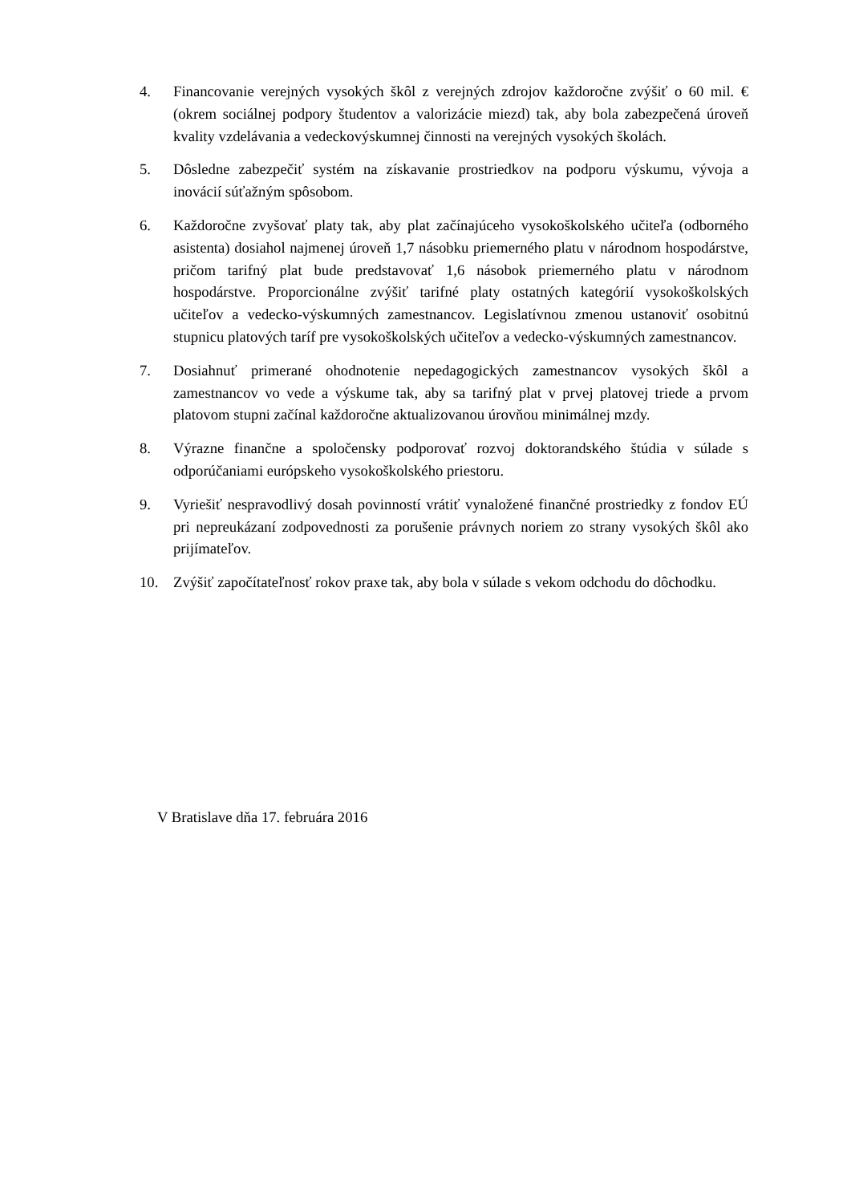4. Financovanie verejných vysokých škôl z verejných zdrojov každoročne zvýšiť o 60 mil. € (okrem sociálnej podpory študentov a valorizácie miezd) tak, aby bola zabezpečená úroveň kvality vzdelávania a vedeckovýskumnej činnosti na verejných vysokých školách.
5. Dôsledne zabezpečiť systém na získavanie prostriedkov na podporu výskumu, vývoja a inovácií súťažným spôsobom.
6. Každoročne zvyšovať platy tak, aby plat začínajúceho vysokoškolského učiteľa (odborného asistenta) dosiahol najmenej úroveň 1,7 násobku priemerného platu v národnom hospodárstve, pričom tarifný plat bude predstavovať 1,6 násobok priemerného platu v národnom hospodárstve. Proporcionálne zvýšiť tarifné platy ostatných kategórií vysokoškolských učiteľov a vedecko-výskumných zamestnancov. Legislatívnou zmenou ustanoviť osobitnú stupnicu platových taríf pre vysokoškolských učiteľov a vedecko-výskumných zamestnancov.
7. Dosiahnuť primerané ohodnotenie nepedagogických zamestnancov vysokých škôl a zamestnancov vo vede a výskume tak, aby sa tarifný plat v prvej platovej triede a prvom platovom stupni začínal každoročne aktualizovanou úrovňou minimálnej mzdy.
8. Výrazne finančne a spoločensky podporovať rozvoj doktorandského štúdia v súlade s odporúčaniami európskeho vysokoškolského priestoru.
9. Vyriešiť nespravodlivý dosah povinností vrátiť vynaložené finančné prostriedky z fondov EÚ pri nepreukázaní zodpovednosti za porušenie právnych noriem zo strany vysokých škôl ako prijímateľov.
10. Zvýšiť započítateľnosť rokov praxe tak, aby bola v súlade s vekom odchodu do dôchodku.
V Bratislave dňa 17. februára 2016